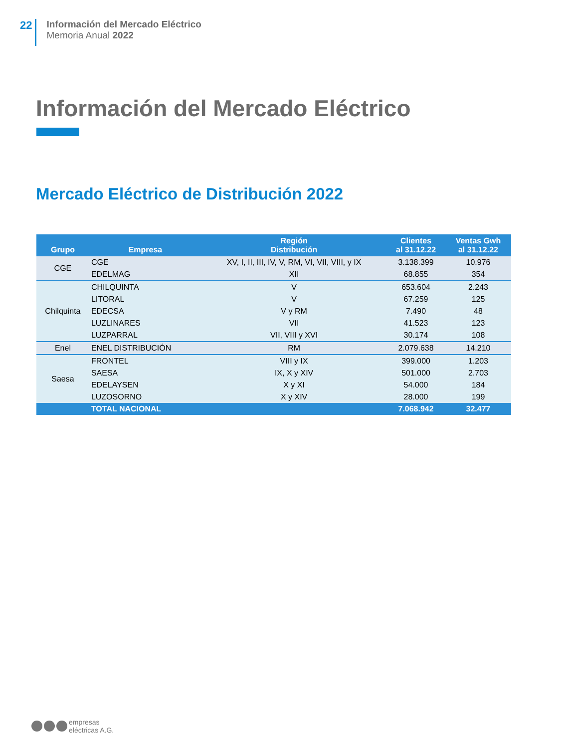22
Información del Mercado Eléctrico
Memoria Anual 2022
Información del Mercado Eléctrico
Mercado Eléctrico de Distribución 2022
| Grupo | Empresa | Región Distribución | Clientes al 31.12.22 | Ventas Gwh al 31.12.22 |
| --- | --- | --- | --- | --- |
| CGE | CGE | XV, I, II, III, IV, V, RM, VI, VII, VIII, y IX | 3.138.399 | 10.976 |
| | EDELMAG | XII | 68.855 | 354 |
| Chilquinta | CHILQUINTA | V | 653.604 | 2.243 |
| | LITORAL | V | 67.259 | 125 |
| | EDECSA | V y RM | 7.490 | 48 |
| | LUZLINARES | VII | 41.523 | 123 |
| | LUZPARRAL | VII, VIII y XVI | 30.174 | 108 |
| Enel | ENEL DISTRIBUCIÓN | RM | 2.079.638 | 14.210 |
| Saesa | FRONTEL | VIII y IX | 399.000 | 1.203 |
| | SAESA | IX, X y XIV | 501.000 | 2.703 |
| | EDELAYSEN | X y XI | 54.000 | 184 |
| | LUZOSORNO | X y XIV | 28.000 | 199 |
| | TOTAL NACIONAL | | 7.068.942 | 32.477 |
empresas
eléctricas A.G.